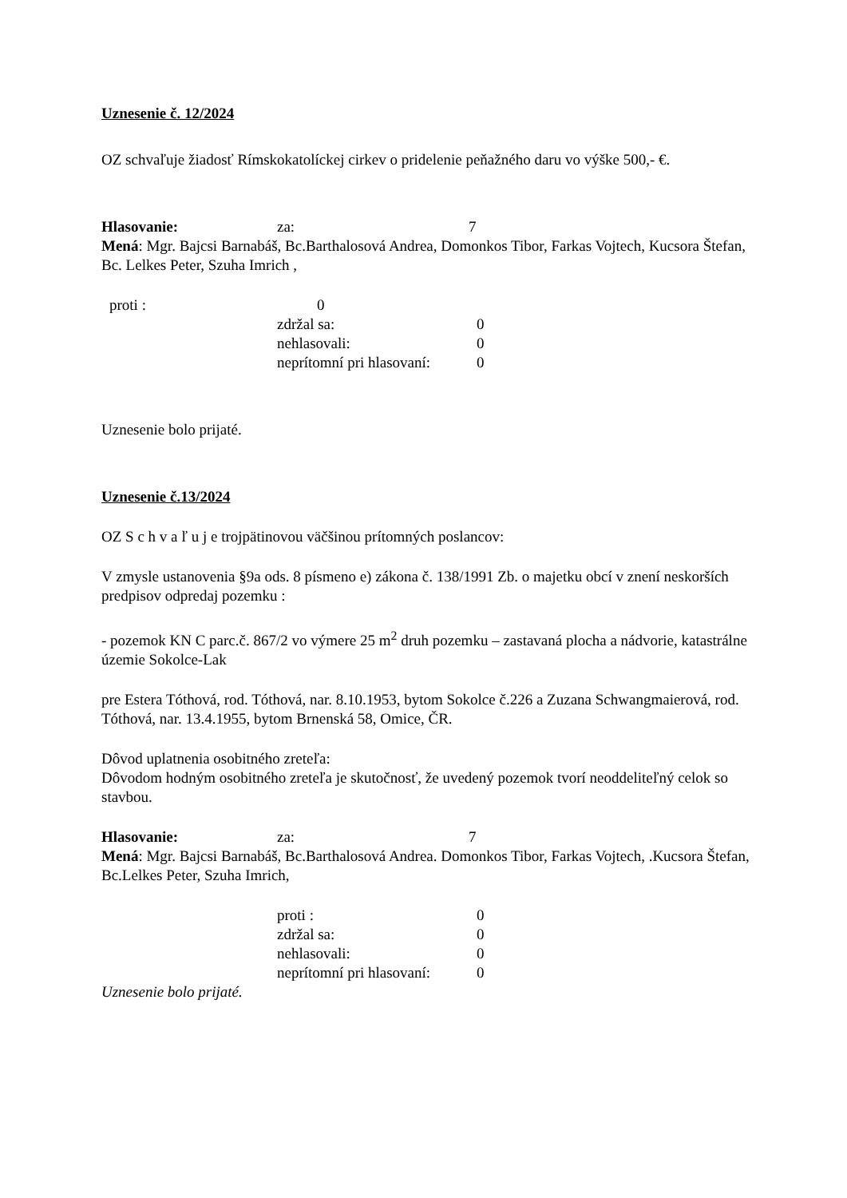Uznesenie č. 12/2024
OZ schvaľuje žiadosť Rímskokatolíckej cirkev o pridelenie peňažného daru vo výške 500,- €.
Hlasovanie: za: 7
Mená: Mgr. Bajcsi Barnabáš, Bc.Barthalosová Andrea, Domonkos Tibor, Farkas Vojtech, Kucsora Štefan, Bc. Lelkes Peter, Szuha Imrich ,
proti : 0
zdržal sa: 0
nehlasovali: 0
neprítomní pri hlasovaní: 0
Uznesenie bolo prijaté.
Uznesenie č.13/2024
OZ S c h v a ľ u j e trojpätinovou väčšinou prítomných poslancov:
V zmysle ustanovenia §9a ods. 8 písmeno e) zákona č. 138/1991 Zb. o majetku obcí v znení neskorších predpisov odpredaj pozemku :
- pozemok KN C parc.č. 867/2 vo výmere 25 m<sup>2</sup> druh pozemku – zastavaná plocha a nádvorie, katastrálne územie Sokolce-Lak
pre Estera Tóthová, rod. Tóthová, nar. 8.10.1953, bytom Sokolce č.226 a Zuzana Schwangmaierová, rod. Tóthová, nar. 13.4.1955, bytom Brnenská 58, Omice, ČR.
Dôvod uplatnenia osobitného zreteľa:
Dôvodom hodným osobitného zreteľa je skutočnosť, že uvedený pozemok tvorí neoddeliteľný celok so stavbou.
Hlasovanie: za: 7
Mená: Mgr. Bajcsi Barnabáš, Bc.Barthalosová Andrea. Domonkos Tibor, Farkas Vojtech, .Kucsora Štefan, Bc.Lelkes Peter, Szuha Imrich,
proti : 0
zdržal sa: 0
nehlasovali: 0
neprítomní pri hlasovaní: 0
Uznesenie bolo prijaté.